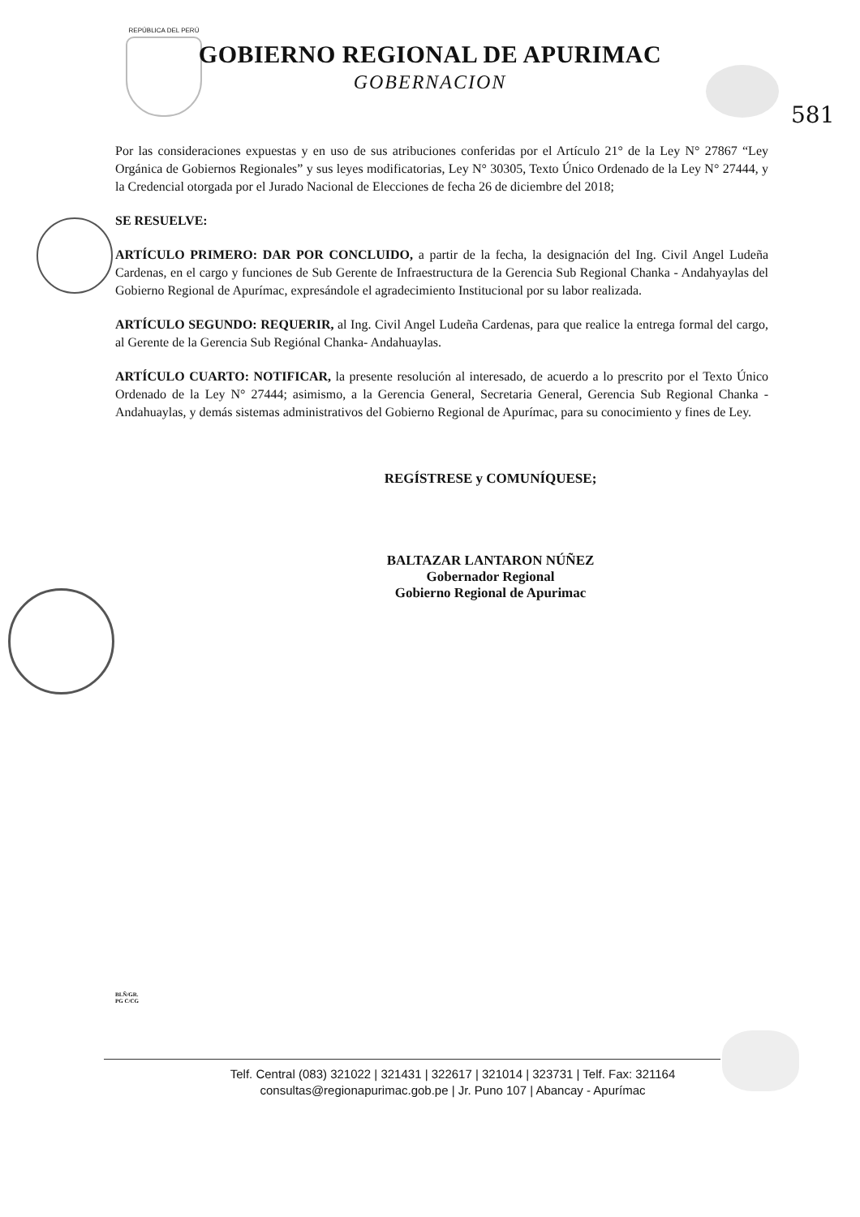REPÚBLICA DEL PERÚ
GOBIERNO REGIONAL DE APURIMAC
GOBERNACION
581
Por las consideraciones expuestas y en uso de sus atribuciones conferidas por el Artículo 21° de la Ley N° 27867 “Ley Orgánica de Gobiernos Regionales” y sus leyes modificatorias, Ley N° 30305, Texto Único Ordenado de la Ley N° 27444, y la Credencial otorgada por el Jurado Nacional de Elecciones de fecha 26 de diciembre del 2018;
SE RESUELVE:
ARTÍCULO PRIMERO: DAR POR CONCLUIDO, a partir de la fecha, la designación del Ing. Civil Angel Ludeña Cardenas, en el cargo y funciones de Sub Gerente de Infraestructura de la Gerencia Sub Regional Chanka - Andahyaylas del Gobierno Regional de Apurímac, expresándole el agradecimiento Institucional por su labor realizada.
ARTÍCULO SEGUNDO: REQUERIR, al Ing. Civil Angel Ludeña Cardenas, para que realice la entrega formal del cargo, al Gerente de la Gerencia Sub Regiónal Chanka- Andahuaylas.
ARTÍCULO CUARTO: NOTIFICAR, la presente resolución al interesado, de acuerdo a lo prescrito por el Texto Único Ordenado de la Ley N° 27444; asimismo, a la Gerencia General, Secretaria General, Gerencia Sub Regional Chanka - Andahuaylas, y demás sistemas administrativos del Gobierno Regional de Apurímac, para su conocimiento y fines de Ley.
REGÍSTRESE y COMUNÍQUESE;
BALTAZAR LANTARON NÚÑEZ
Gobernador Regional
Gobierno Regional de Apurimac
BLÑ/GR.
PG C/CG
Telf. Central (083) 321022 | 321431 | 322617 | 321014 | 323731 | Telf. Fax: 321164
consultas@regionapurimac.gob.pe | Jr. Puno 107 | Abancay - Apurímac